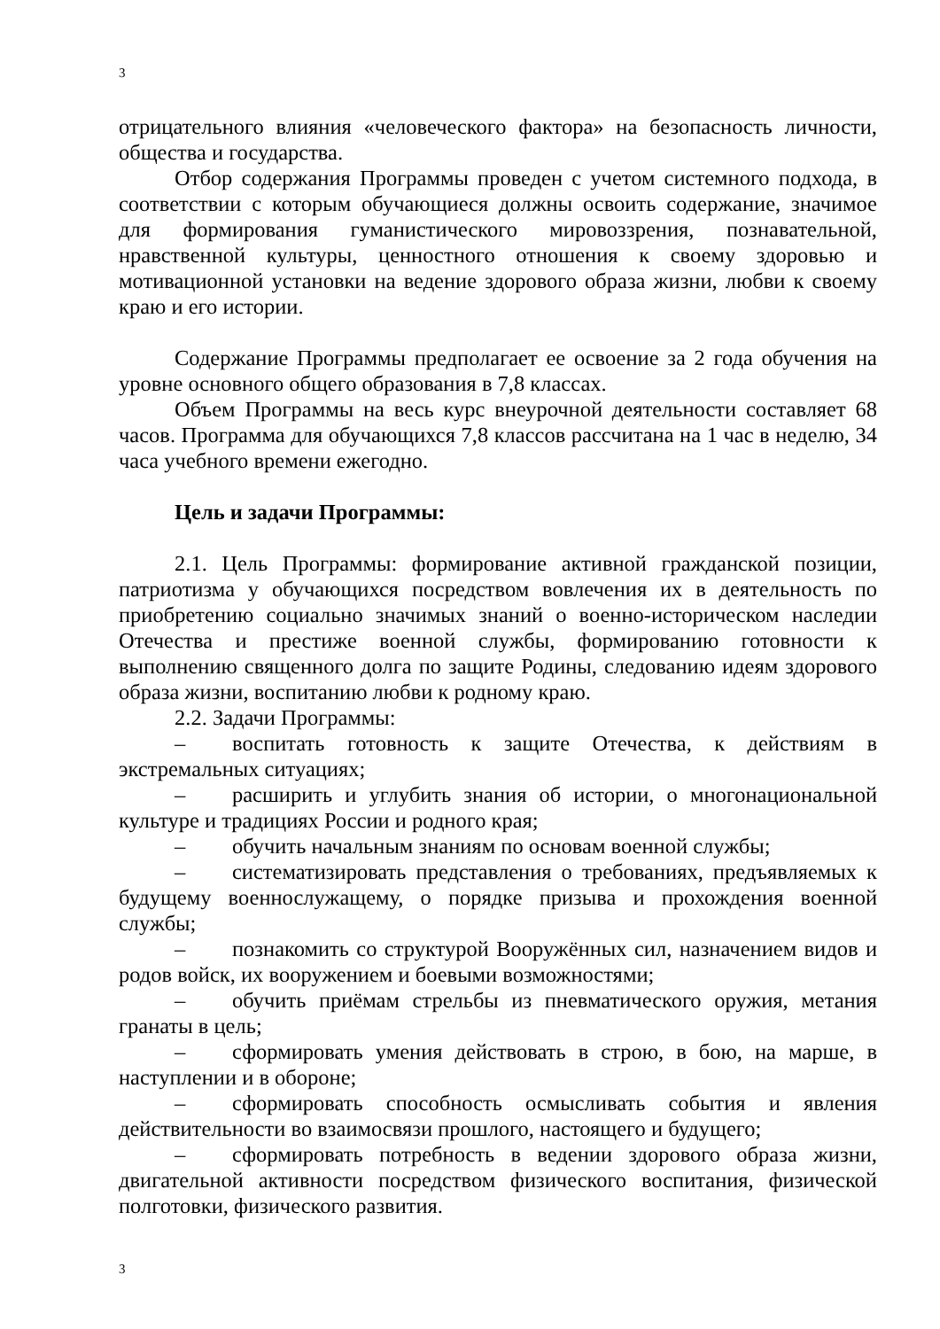3
отрицательного влияния «человеческого фактора» на безопасность личности, общества и государства.
Отбор содержания Программы проведен с учетом системного подхода, в соответствии с которым обучающиеся должны освоить содержание, значимое для формирования гуманистического мировоззрения, познавательной, нравственной культуры, ценностного отношения к своему здоровью и мотивационной установки на ведение здорового образа жизни, любви к своему краю и его истории.
Содержание Программы предполагает ее освоение за 2 года обучения на уровне основного общего образования в 7,8 классах.
Объем Программы на весь курс внеурочной деятельности составляет 68 часов. Программа для обучающихся 7,8 классов рассчитана на 1 час в неделю, 34 часа учебного времени ежегодно.
Цель и задачи Программы:
2.1. Цель Программы: формирование активной гражданской позиции, патриотизма у обучающихся посредством вовлечения их в деятельность по приобретению социально значимых знаний о военно-историческом наследии Отечества и престиже военной службы, формированию готовности к выполнению священного долга по защите Родины, следованию идеям здорового образа жизни, воспитанию любви к родному краю.
2.2. Задачи Программы:
– воспитать готовность к защите Отечества, к действиям в экстремальных ситуациях;
– расширить и углубить знания об истории, о многонациональной культуре и традициях России и родного края;
– обучить начальным знаниям по основам военной службы;
– систематизировать представления о требованиях, предъявляемых к будущему военнослужащему, о порядке призыва и прохождения военной службы;
– познакомить со структурой Вооружённых сил, назначением видов и родов войск, их вооружением и боевыми возможностями;
– обучить приёмам стрельбы из пневматического оружия, метания гранаты в цель;
– сформировать умения действовать в строю, в бою, на марше, в наступлении и в обороне;
– сформировать способность осмысливать события и явления действительности во взаимосвязи прошлого, настоящего и будущего;
– сформировать потребность в ведении здорового образа жизни, двигательной активности посредством физического воспитания, физической полготовки, физического развития.
3